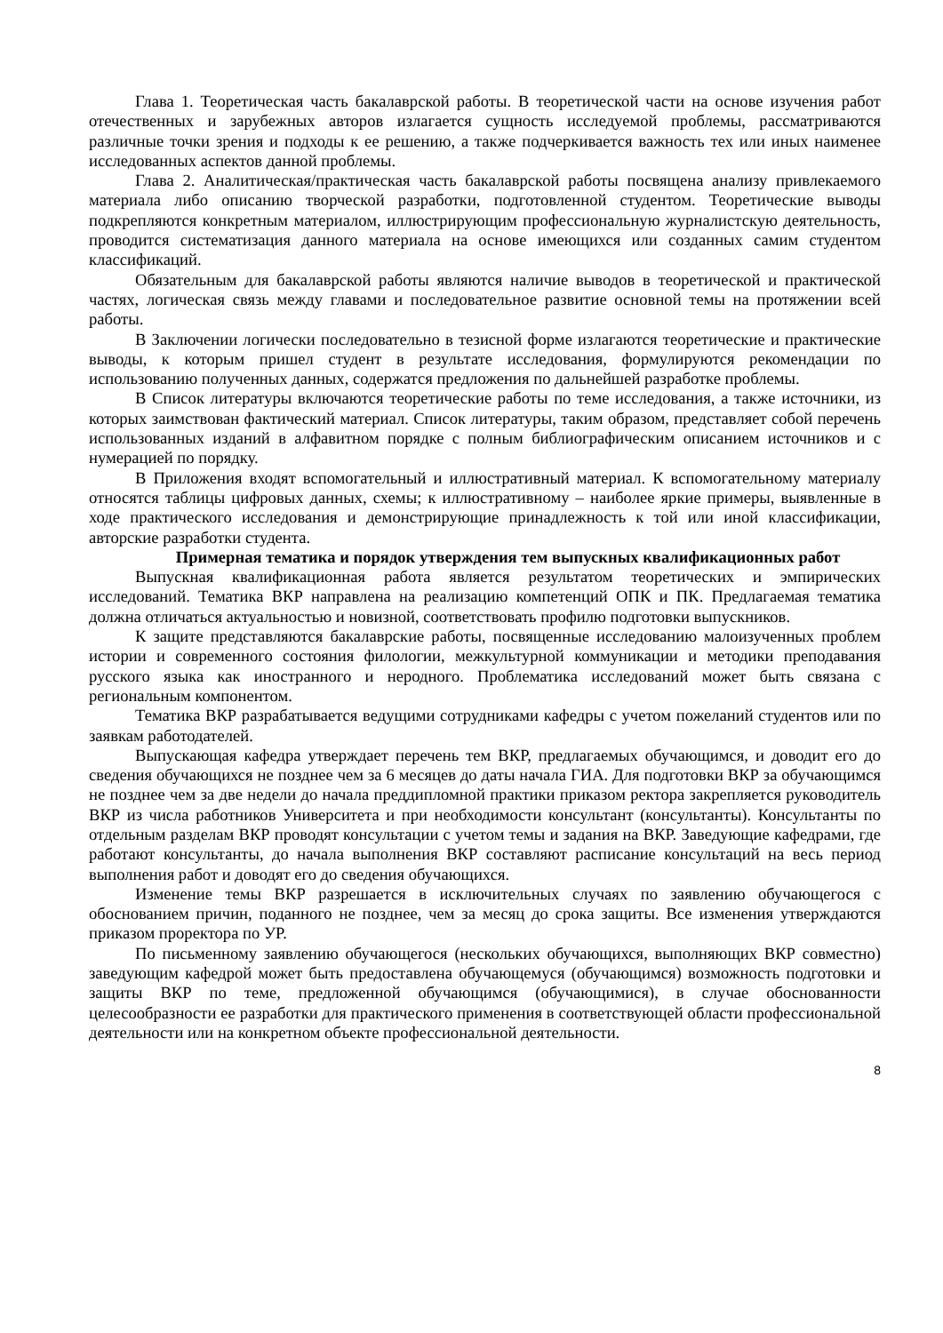Глава 1. Теоретическая часть бакалаврской работы. В теоретической части на основе изучения работ отечественных и зарубежных авторов излагается сущность исследуемой проблемы, рассматриваются различные точки зрения и подходы к ее решению, а также подчеркивается важность тех или иных наименее исследованных аспектов данной проблемы.
Глава 2. Аналитическая/практическая часть бакалаврской работы посвящена анализу привлекаемого материала либо описанию творческой разработки, подготовленной студентом. Теоретические выводы подкрепляются конкретным материалом, иллюстрирующим профессиональную журналистскую деятельность, проводится систематизация данного материала на основе имеющихся или созданных самим студентом классификаций.
Обязательным для бакалаврской работы являются наличие выводов в теоретической и практической частях, логическая связь между главами и последовательное развитие основной темы на протяжении всей работы.
В Заключении логически последовательно в тезисной форме излагаются теоретические и практические выводы, к которым пришел студент в результате исследования, формулируются рекомендации по использованию полученных данных, содержатся предложения по дальнейшей разработке проблемы.
В Список литературы включаются теоретические работы по теме исследования, а также источники, из которых заимствован фактический материал. Список литературы, таким образом, представляет собой перечень использованных изданий в алфавитном порядке с полным библиографическим описанием источников и с нумерацией по порядку.
В Приложения входят вспомогательный и иллюстративный материал. К вспомогательному материалу относятся таблицы цифровых данных, схемы; к иллюстративному – наиболее яркие примеры, выявленные в ходе практического исследования и демонстрирующие принадлежность к той или иной классификации, авторские разработки студента.
Примерная тематика и порядок утверждения тем выпускных квалификационных работ
Выпускная квалификационная работа является результатом теоретических и эмпирических исследований. Тематика ВКР направлена на реализацию компетенций ОПК и ПК. Предлагаемая тематика должна отличаться актуальностью и новизной, соответствовать профилю подготовки выпускников.
К защите представляются бакалаврские работы, посвященные исследованию малоизученных проблем истории и современного состояния филологии, межкультурной коммуникации и методики преподавания русского языка как иностранного и неродного. Проблематика исследований может быть связана с региональным компонентом.
Тематика ВКР разрабатывается ведущими сотрудниками кафедры с учетом пожеланий студентов или по заявкам работодателей.
Выпускающая кафедра утверждает перечень тем ВКР, предлагаемых обучающимся, и доводит его до сведения обучающихся не позднее чем за 6 месяцев до даты начала ГИА. Для подготовки ВКР за обучающимся не позднее чем за две недели до начала преддипломной практики приказом ректора закрепляется руководитель ВКР из числа работников Университета и при необходимости консультант (консультанты). Консультанты по отдельным разделам ВКР проводят консультации с учетом темы и задания на ВКР. Заведующие кафедрами, где работают консультанты, до начала выполнения ВКР составляют расписание консультаций на весь период выполнения работ и доводят его до сведения обучающихся.
Изменение темы ВКР разрешается в исключительных случаях по заявлению обучающегося с обоснованием причин, поданного не позднее, чем за месяц до срока защиты. Все изменения утверждаются приказом проректора по УР.
По письменному заявлению обучающегося (нескольких обучающихся, выполняющих ВКР совместно) заведующим кафедрой может быть предоставлена обучающемуся (обучающимся) возможность подготовки и защиты ВКР по теме, предложенной обучающимся (обучающимися), в случае обоснованности целесообразности ее разработки для практического применения в соответствующей области профессиональной деятельности или на конкретном объекте профессиональной деятельности.
8